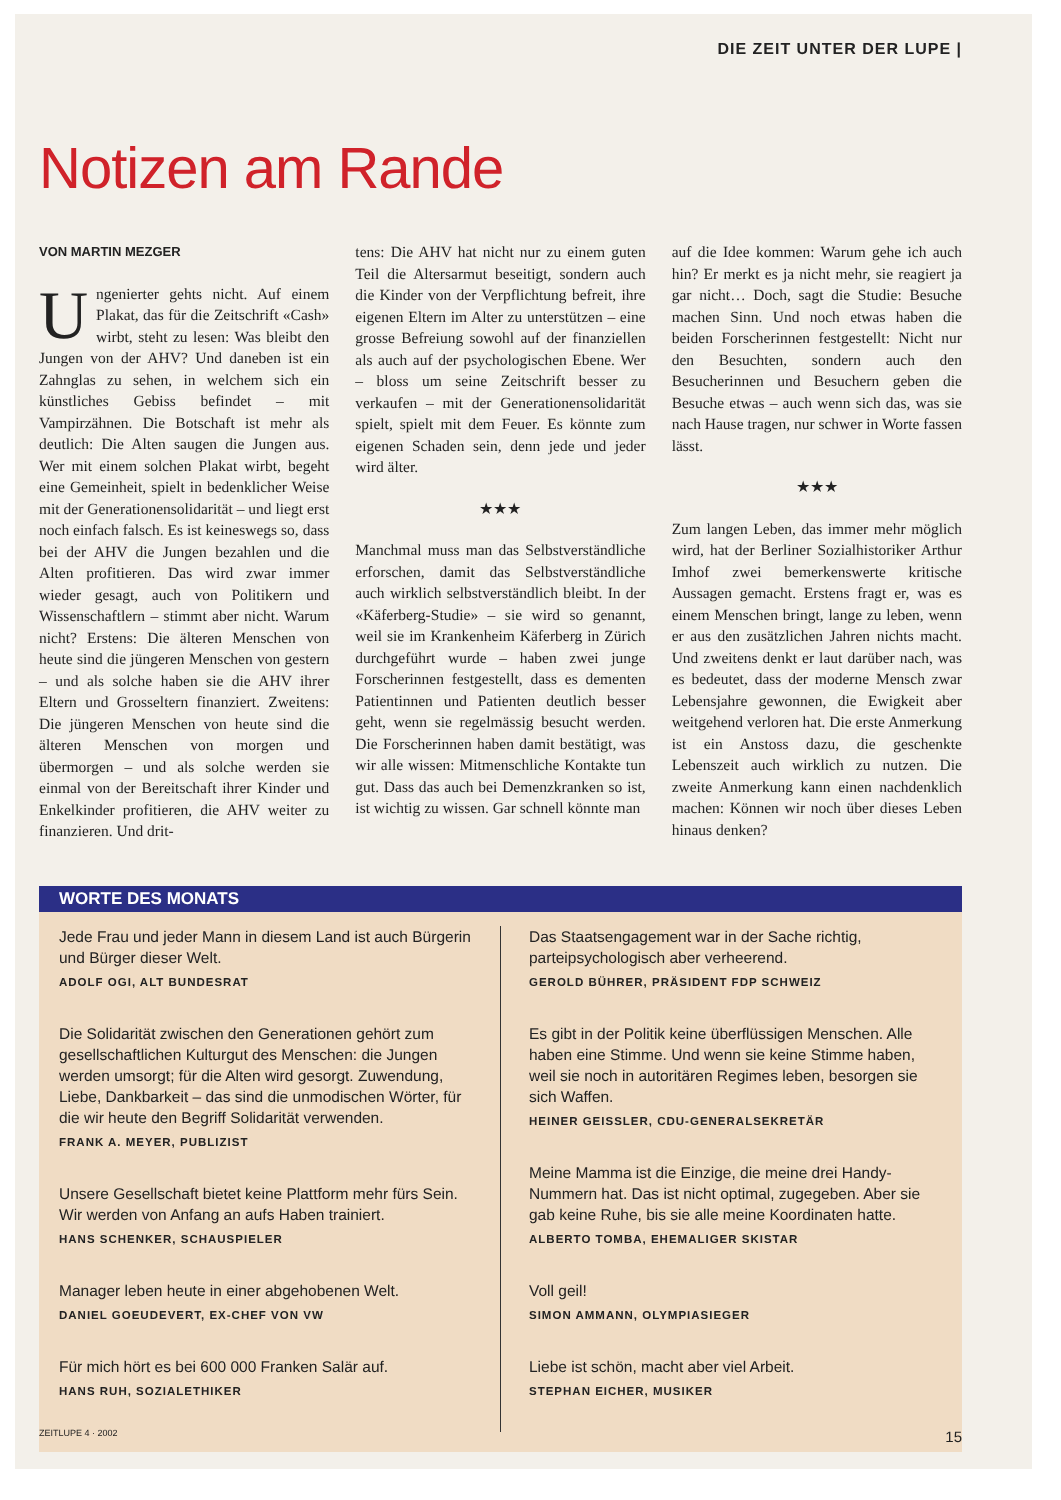DIE ZEIT UNTER DER LUPE |
Notizen am Rande
VON MARTIN MEZGER
Ungenierter gehts nicht. Auf einem Plakat, das für die Zeitschrift «Cash» wirbt, steht zu lesen: Was bleibt den Jungen von der AHV? Und daneben ist ein Zahnglas zu sehen, in welchem sich ein künstliches Gebiss befindet – mit Vampirzähnen. Die Botschaft ist mehr als deutlich: Die Alten saugen die Jungen aus. Wer mit einem solchen Plakat wirbt, begeht eine Gemeinheit, spielt in bedenklicher Weise mit der Generationensolidarität – und liegt erst noch einfach falsch. Es ist keineswegs so, dass bei der AHV die Jungen bezahlen und die Alten profitieren. Das wird zwar immer wieder gesagt, auch von Politikern und Wissenschaftlern – stimmt aber nicht. Warum nicht? Erstens: Die älteren Menschen von heute sind die jüngeren Menschen von gestern – und als solche haben sie die AHV ihrer Eltern und Grosseltern finanziert. Zweitens: Die jüngeren Menschen von heute sind die älteren Menschen von morgen und übermorgen – und als solche werden sie einmal von der Bereitschaft ihrer Kinder und Enkelkinder profitieren, die AHV weiter zu finanzieren. Und drit-
tens: Die AHV hat nicht nur zu einem guten Teil die Altersarmut beseitigt, sondern auch die Kinder von der Verpflichtung befreit, ihre eigenen Eltern im Alter zu unterstützen – eine grosse Befreiung sowohl auf der finanziellen als auch auf der psychologischen Ebene. Wer – bloss um seine Zeitschrift besser zu verkaufen – mit der Generationensolidarität spielt, spielt mit dem Feuer. Es könnte zum eigenen Schaden sein, denn jede und jeder wird älter.
★★★
Manchmal muss man das Selbstverständliche erforschen, damit das Selbstverständliche auch wirklich selbstverständlich bleibt. In der «Käferberg-Studie» – sie wird so genannt, weil sie im Krankenheim Käferberg in Zürich durchgeführt wurde – haben zwei junge Forscherinnen festgestellt, dass es dementen Patientinnen und Patienten deutlich besser geht, wenn sie regelmässig besucht werden. Die Forscherinnen haben damit bestätigt, was wir alle wissen: Mitmenschliche Kontakte tun gut. Dass das auch bei Demenzkranken so ist, ist wichtig zu wissen. Gar schnell könnte man
auf die Idee kommen: Warum gehe ich auch hin? Er merkt es ja nicht mehr, sie reagiert ja gar nicht… Doch, sagt die Studie: Besuche machen Sinn. Und noch etwas haben die beiden Forscherinnen festgestellt: Nicht nur den Besuchten, sondern auch den Besucherinnen und Besuchern geben die Besuche etwas – auch wenn sich das, was sie nach Hause tragen, nur schwer in Worte fassen lässt.
★★★
Zum langen Leben, das immer mehr möglich wird, hat der Berliner Sozialhistoriker Arthur Imhof zwei bemerkenswerte kritische Aussagen gemacht. Erstens fragt er, was es einem Menschen bringt, lange zu leben, wenn er aus den zusätzlichen Jahren nichts macht. Und zweitens denkt er laut darüber nach, was es bedeutet, dass der moderne Mensch zwar Lebensjahre gewonnen, die Ewigkeit aber weitgehend verloren hat. Die erste Anmerkung ist ein Anstoss dazu, die geschenkte Lebenszeit auch wirklich zu nutzen. Die zweite Anmerkung kann einen nachdenklich machen: Können wir noch über dieses Leben hinaus denken?
WORTE DES MONATS
Jede Frau und jeder Mann in diesem Land ist auch Bürgerin und Bürger dieser Welt.
ADOLF OGI, ALT BUNDESRAT
Die Solidarität zwischen den Generationen gehört zum gesellschaftlichen Kulturgut des Menschen: die Jungen werden umsorgt; für die Alten wird gesorgt. Zuwendung, Liebe, Dankbarkeit – das sind die unmodischen Wörter, für die wir heute den Begriff Solidarität verwenden.
FRANK A. MEYER, PUBLIZIST
Unsere Gesellschaft bietet keine Plattform mehr fürs Sein. Wir werden von Anfang an aufs Haben trainiert.
HANS SCHENKER, SCHAUSPIELER
Manager leben heute in einer abgehobenen Welt.
DANIEL GOEUDEVERT, EX-CHEF VON VW
Für mich hört es bei 600 000 Franken Salär auf.
HANS RUH, SOZIALETHIKER
Das Staatsengagement war in der Sache richtig, parteipsychologisch aber verheerend.
GEROLD BÜHRER, PRÄSIDENT FDP SCHWEIZ
Es gibt in der Politik keine überflüssigen Menschen. Alle haben eine Stimme. Und wenn sie keine Stimme haben, weil sie noch in autoritären Regimes leben, besorgen sie sich Waffen.
HEINER GEISSLER, CDU-GENERALSEKRETÄR
Meine Mamma ist die Einzige, die meine drei Handy-Nummern hat. Das ist nicht optimal, zugegeben. Aber sie gab keine Ruhe, bis sie alle meine Koordinaten hatte.
ALBERTO TOMBA, EHEMALIGER SKISTAR
Voll geil!
SIMON AMMANN, OLYMPIASIEGER
Liebe ist schön, macht aber viel Arbeit.
STEPHAN EICHER, MUSIKER
ZEITLUPE 4 · 2002 15